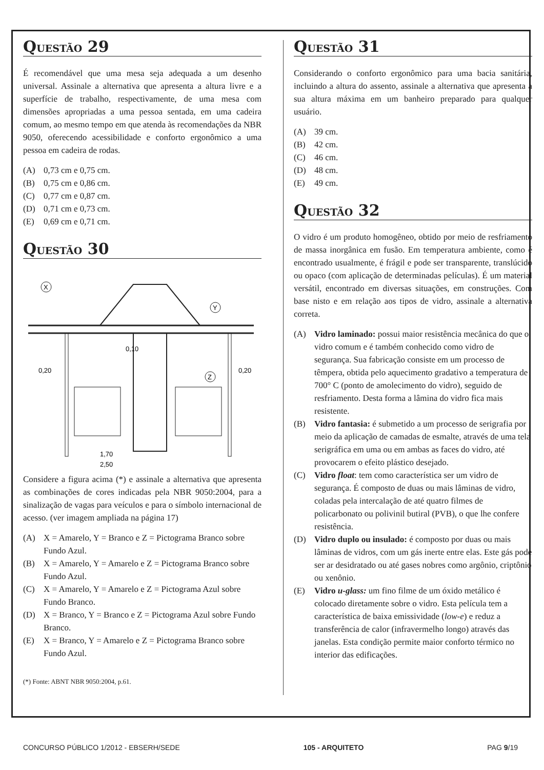QUESTÃO 29
É recomendável que uma mesa seja adequada a um desenho universal. Assinale a alternativa que apresenta a altura livre e a superfície de trabalho, respectivamente, de uma mesa com dimensões apropriadas a uma pessoa sentada, em uma cadeira comum, ao mesmo tempo em que atenda às recomendações da NBR 9050, oferecendo acessibilidade e conforto ergonômico a uma pessoa em cadeira de rodas.
(A) 0,73 cm e 0,75 cm.
(B) 0,75 cm e 0,86 cm.
(C) 0,77 cm e 0,87 cm.
(D) 0,71 cm e 0,73 cm.
(E) 0,69 cm e 0,71 cm.
QUESTÃO 30
X
Y
Z
0,10
0,20
0,20
1,70
2,50
Considere a figura acima (*) e assinale a alternativa que apresenta as combinações de cores indicadas pela NBR 9050:2004, para a sinalização de vagas para veículos e para o símbolo internacional de acesso. (ver imagem ampliada na página 17)
(A) X = Amarelo, Y = Branco e Z = Pictograma Branco sobre Fundo Azul.
(B) X = Amarelo, Y = Amarelo e Z = Pictograma Branco sobre Fundo Azul.
(C) X = Amarelo, Y = Amarelo e Z = Pictograma Azul sobre Fundo Branco.
(D) X = Branco, Y = Branco e Z = Pictograma Azul sobre Fundo Branco.
(E) X = Branco, Y = Amarelo e Z = Pictograma Branco sobre Fundo Azul.
(*) Fonte: ABNT NBR 9050:2004, p.61.
QUESTÃO 31
Considerando o conforto ergonômico para uma bacia sanitária, incluindo a altura do assento, assinale a alternativa que apresenta a sua altura máxima em um banheiro preparado para qualquer usuário.
(A) 39 cm.
(B) 42 cm.
(C) 46 cm.
(D) 48 cm.
(E) 49 cm.
QUESTÃO 32
O vidro é um produto homogêneo, obtido por meio de resfriamento de massa inorgânica em fusão. Em temperatura ambiente, como é encontrado usualmente, é frágil e pode ser transparente, translúcido ou opaco (com aplicação de determinadas películas). É um material versátil, encontrado em diversas situações, em construções. Com base nisto e em relação aos tipos de vidro, assinale a alternativa correta.
(A) Vidro laminado: possui maior resistência mecânica do que o vidro comum e é também conhecido como vidro de segurança. Sua fabricação consiste em um processo de têmpera, obtida pelo aquecimento gradativo a temperatura de 700° C (ponto de amolecimento do vidro), seguido de resfriamento. Desta forma a lâmina do vidro fica mais resistente.
(B) Vidro fantasia: é submetido a um processo de serigrafia por meio da aplicação de camadas de esmalte, através de uma tela serigráfica em uma ou em ambas as faces do vidro, até provocarem o efeito plástico desejado.
(C) Vidro float: tem como característica ser um vidro de segurança. É composto de duas ou mais lâminas de vidro, coladas pela intercalação de até quatro filmes de policarbonato ou polivinil butiral (PVB), o que lhe confere resistência.
(D) Vidro duplo ou insulado: é composto por duas ou mais lâminas de vidros, com um gás inerte entre elas. Este gás pode ser ar desidratado ou até gases nobres como argônio, criptônio ou xenônio.
(E) Vidro u-glass: um fino filme de um óxido metálico é colocado diretamente sobre o vidro. Esta película tem a característica de baixa emissividade (low-e) e reduz a transferência de calor (infravermelho longo) através das janelas. Esta condição permite maior conforto térmico no interior das edificações.
CONCURSO PÚBLICO 1/2012 - EBSERH/SEDE 105 - ARQUITETO PAG 9/19